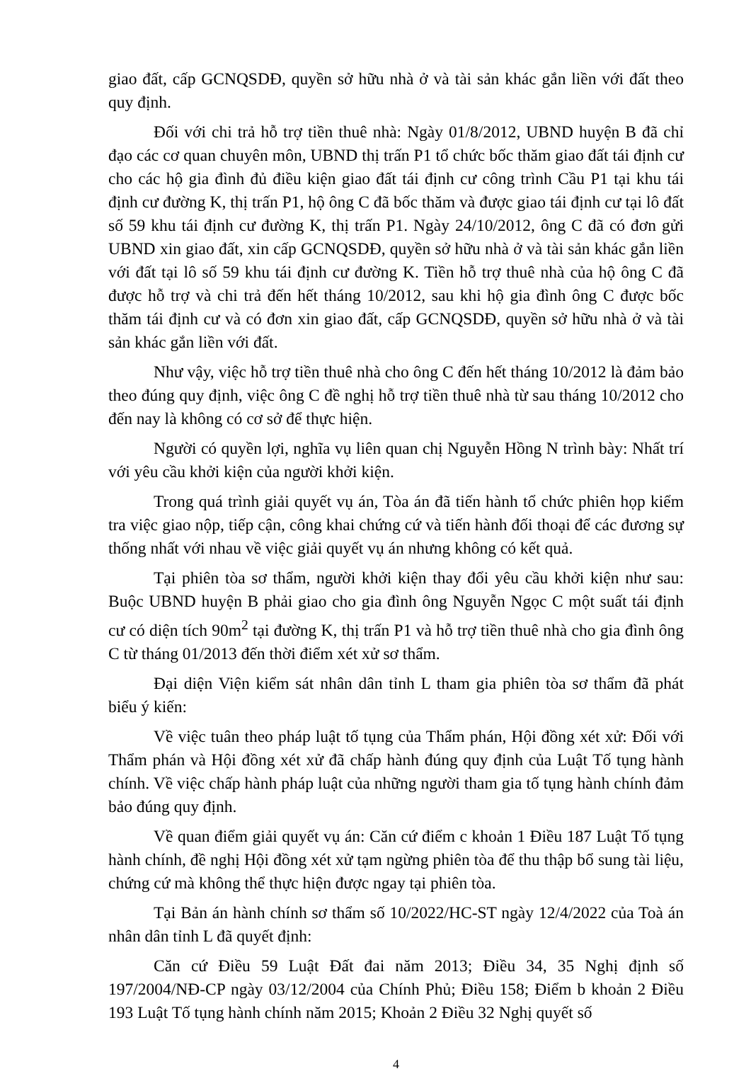giao đất, cấp GCNQSDĐ, quyền sở hữu nhà ở và tài sản khác gắn liền với đất theo quy định.
Đối với chi trả hỗ trợ tiền thuê nhà: Ngày 01/8/2012, UBND huyện B đã chỉ đạo các cơ quan chuyên môn, UBND thị trấn P1 tổ chức bốc thăm giao đất tái định cư cho các hộ gia đình đủ điều kiện giao đất tái định cư công trình Cầu P1 tại khu tái định cư đường K, thị trấn P1, hộ ông C đã bốc thăm và được giao tái định cư tại lô đất số 59 khu tái định cư đường K, thị trấn P1. Ngày 24/10/2012, ông C đã có đơn gửi UBND xin giao đất, xin cấp GCNQSDĐ, quyền sở hữu nhà ở và tài sản khác gắn liền với đất tại lô số 59 khu tái định cư đường K. Tiền hỗ trợ thuê nhà của hộ ông C đã được hỗ trợ và chi trả đến hết tháng 10/2012, sau khi hộ gia đình ông C được bốc thăm tái định cư và có đơn xin giao đất, cấp GCNQSDĐ, quyền sở hữu nhà ở và tài sản khác gắn liền với đất.
Như vậy, việc hỗ trợ tiền thuê nhà cho ông C đến hết tháng 10/2012 là đảm bảo theo đúng quy định, việc ông C đề nghị hỗ trợ tiền thuê nhà từ sau tháng 10/2012 cho đến nay là không có cơ sở để thực hiện.
Người có quyền lợi, nghĩa vụ liên quan chị Nguyễn Hồng N trình bày: Nhất trí với yêu cầu khởi kiện của người khởi kiện.
Trong quá trình giải quyết vụ án, Tòa án đã tiến hành tổ chức phiên họp kiểm tra việc giao nộp, tiếp cận, công khai chứng cứ và tiến hành đối thoại để các đương sự thống nhất với nhau về việc giải quyết vụ án nhưng không có kết quả.
Tại phiên tòa sơ thẩm, người khởi kiện thay đổi yêu cầu khởi kiện như sau: Buộc UBND huyện B phải giao cho gia đình ông Nguyễn Ngọc C một suất tái định cư có diện tích 90m<sup>2</sup> tại đường K, thị trấn P1 và hỗ trợ tiền thuê nhà cho gia đình ông C từ tháng 01/2013 đến thời điểm xét xử sơ thẩm.
Đại diện Viện kiểm sát nhân dân tỉnh L tham gia phiên tòa sơ thẩm đã phát biểu ý kiến:
Về việc tuân theo pháp luật tố tụng của Thẩm phán, Hội đồng xét xử: Đối với Thẩm phán và Hội đồng xét xử đã chấp hành đúng quy định của Luật Tố tụng hành chính. Về việc chấp hành pháp luật của những người tham gia tố tụng hành chính đảm bảo đúng quy định.
Về quan điểm giải quyết vụ án: Căn cứ điểm c khoản 1 Điều 187 Luật Tố tụng hành chính, đề nghị Hội đồng xét xử tạm ngừng phiên tòa để thu thập bổ sung tài liệu, chứng cứ mà không thể thực hiện được ngay tại phiên tòa.
Tại Bản án hành chính sơ thẩm số 10/2022/HC-ST ngày 12/4/2022 của Toà án nhân dân tỉnh L đã quyết định:
Căn cứ Điều 59 Luật Đất đai năm 2013; Điều 34, 35 Nghị định số 197/2004/NĐ-CP ngày 03/12/2004 của Chính Phủ; Điều 158; Điểm b khoản 2 Điều 193 Luật Tố tụng hành chính năm 2015; Khoản 2 Điều 32 Nghị quyết số
4